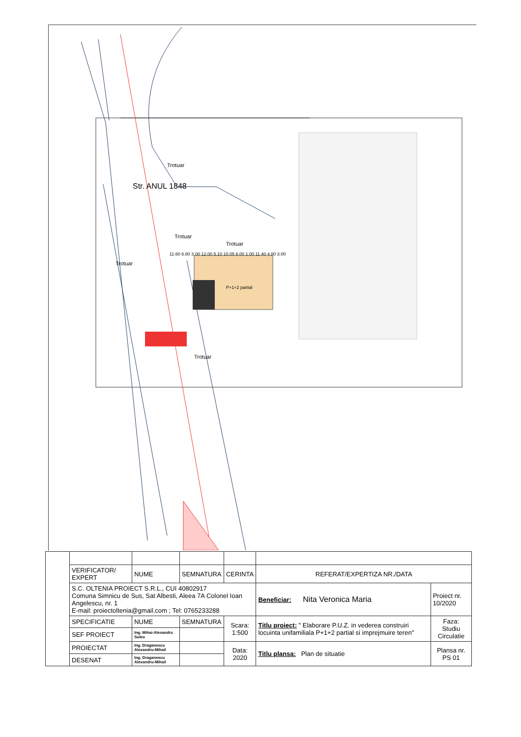Str. ANUL 1848
Trotuar
Trotuar
Trotuar
Trotuar
Trotuar
P+1+2 partial
11.60 6.80 3.00 12.00 5.10 10.05 8.00 1.00 11.40 4.80 3.00
| | VERIFICATOR/ EXPERT | NUME | SEMNATURA | CERINTA | REFERAT/EXPERTIZA NR./DATA | |
| | S.C. OLTENIA PROIECT S.R.L., CUI 40802917 Comuna Simnicu de Sus, Sat Albesti, Aleea 7A Colonel Ioan Angelescu, nr. 1 E-mail: proiectoltenia@gmail.com ; Tel: 0765233288 | | | | Beneficiar: Nita Veronica Maria | Proiect nr. 10/2020 |
| | SPECIFICATIE | NUME | SEMNATURA | Scara: 1:500 | Titlu proiect: " Elaborare P.U.Z. in vederea construiri locuinta unifamiliala P+1+2 partial si imprejmuire teren" | Faza: Studiu Circulatie |
| | SEF PROIECT | Ing. Mihai-Alexandru Suleo | | | | |
| | PROIECTAT | Ing. Draganescu Alexandru-Mihail | | Data: 2020 | Titlu plansa: Plan de situatie | Plansa nr. PS 01 |
| | DESENAT | Ing. Draganescu Alexandru-Mihail | | | | |